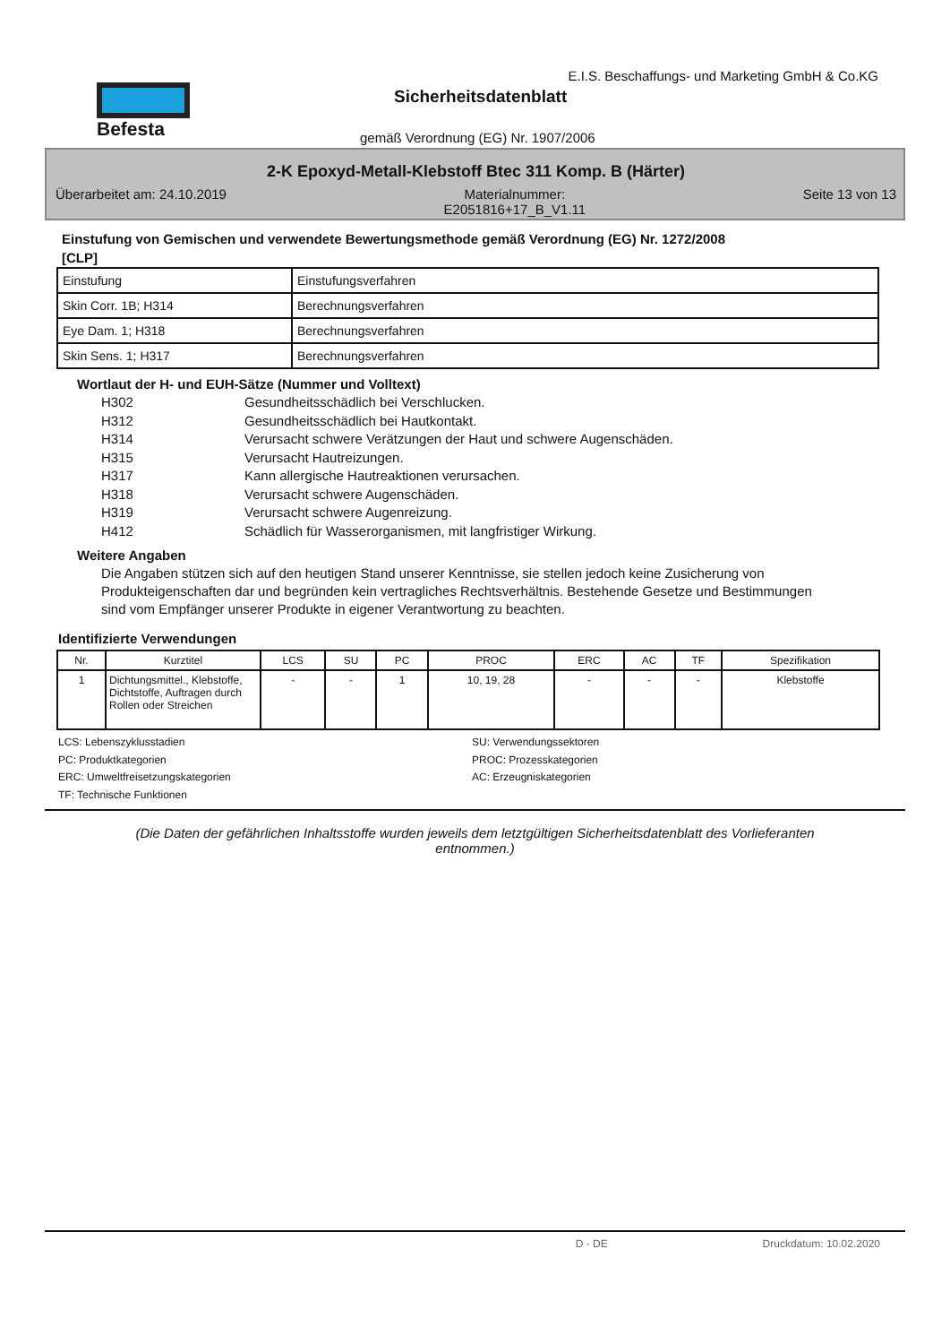Befesta
E.I.S. Beschaffungs- und Marketing GmbH & Co.KG
Sicherheitsdatenblatt
gemäß Verordnung (EG) Nr. 1907/2006
2-K Epoxyd-Metall-Klebstoff Btec 311 Komp. B (Härter)
Überarbeitet am: 24.10.2019 Materialnummer:
E2051816+17_B_V1.11 Seite 13 von 13
Einstufung von Gemischen und verwendete Bewertungsmethode gemäß Verordnung (EG) Nr. 1272/2008
[CLP]
| Einstufung | Einstufungsverfahren |
| Skin Corr. 1B; H314 | Berechnungsverfahren |
| Eye Dam. 1; H318 | Berechnungsverfahren |
| Skin Sens. 1; H317 | Berechnungsverfahren |
Wortlaut der H- und EUH-Sätze (Nummer und Volltext)
H302 Gesundheitsschädlich bei Verschlucken.
H312 Gesundheitsschädlich bei Hautkontakt.
H314 Verursacht schwere Verätzungen der Haut und schwere Augenschäden.
H315 Verursacht Hautreizungen.
H317 Kann allergische Hautreaktionen verursachen.
H318 Verursacht schwere Augenschäden.
H319 Verursacht schwere Augenreizung.
H412 Schädlich für Wasserorganismen, mit langfristiger Wirkung.
Weitere Angaben
Die Angaben stützen sich auf den heutigen Stand unserer Kenntnisse, sie stellen jedoch keine Zusicherung von Produkteigenschaften dar und begründen kein vertragliches Rechtsverhältnis. Bestehende Gesetze und Bestimmungen sind vom Empfänger unserer Produkte in eigener Verantwortung zu beachten.
Identifizierte Verwendungen
| Nr. | Kurztitel | LCS | SU | PC | PROC | ERC | AC | TF | Spezifikation |
| --- | --- | --- | --- | --- | --- | --- | --- | --- | --- |
| 1 | Dichtungsmittel., Klebstoffe, Dichtstoffe, Auftragen durch Rollen oder Streichen | - | - | 1 | 10, 19, 28 | - | - | - | Klebstoffe |
LCS: Lebenszyklusstadien
SU: Verwendungssektoren
PC: Produktkategorien
PROC: Prozesskategorien
ERC: Umweltfreisetzungskategorien
AC: Erzeugniskategorien
TF: Technische Funktionen
(Die Daten der gefährlichen Inhaltsstoffe wurden jeweils dem letztgültigen Sicherheitsdatenblatt des Vorlieferanten entnommen.)
D - DE Druckdatum: 10.02.2020